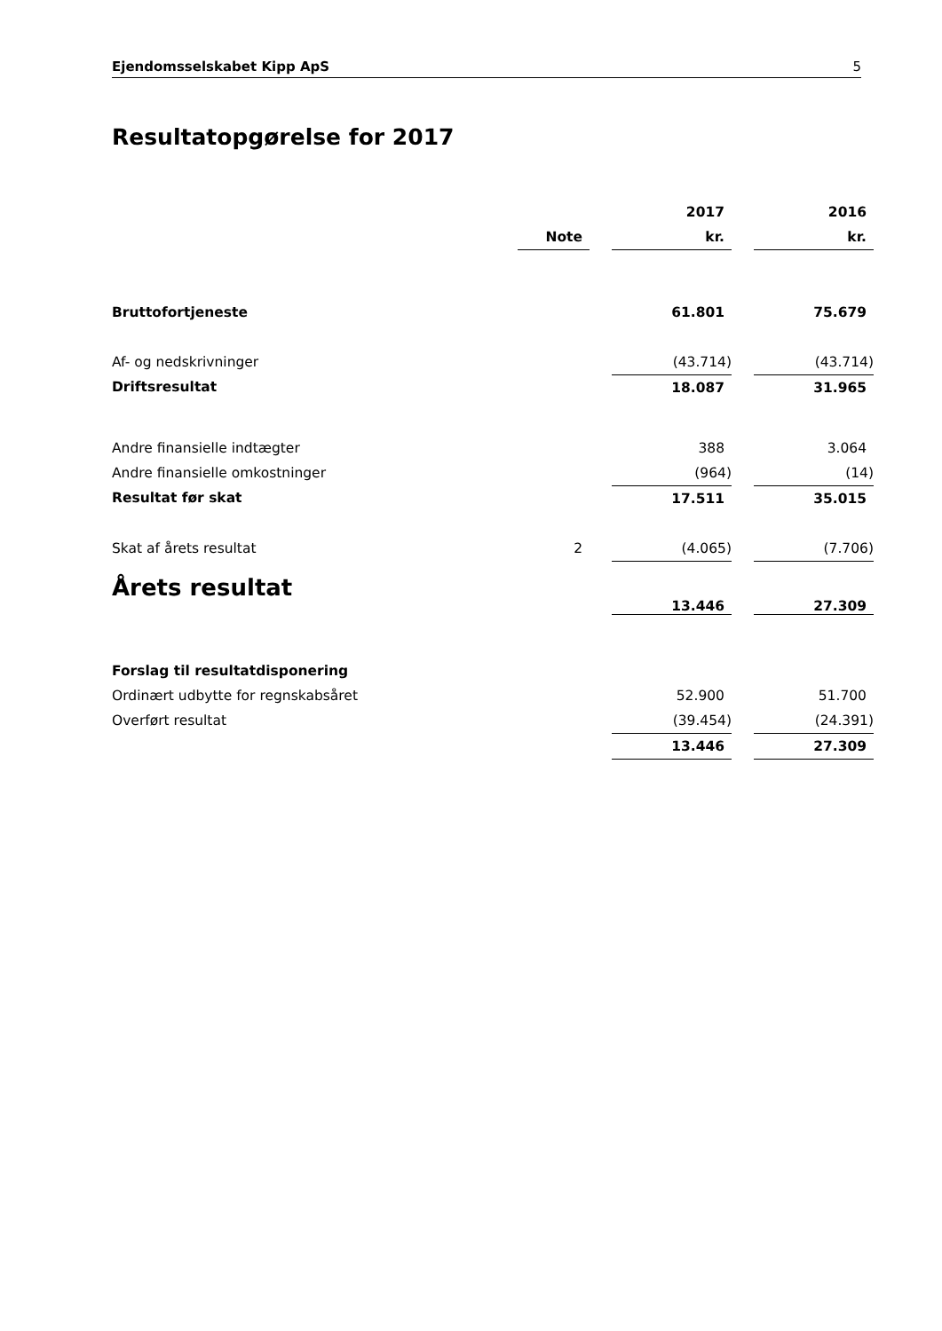Ejendomsselskabet Kipp ApS 5
Resultatopgørelse for 2017
| | | | | 2017 | | 2016 |
| | | Note | | kr. | | kr. |
| Bruttofortjeneste | | | | 61.801 | | 75.679 |
| Af- og nedskrivninger | | | | (43.714) | | (43.714) |
| Driftsresultat | | | | 18.087 | | 31.965 |
| Andre finansielle indtægter | | | | 388 | | 3.064 |
| Andre finansielle omkostninger | | | | (964) | | (14) |
| Resultat før skat | | | | 17.511 | | 35.015 |
| Skat af årets resultat | | 2 | | (4.065) | | (7.706) |
| Årets resultat | | | | 13.446 | | 27.309 |
| Forslag til resultatdisponering | | | | | | |
| Ordinært udbytte for regnskabsåret | | | | 52.900 | | 51.700 |
| Overført resultat | | | | (39.454) | | (24.391) |
| | | | | 13.446 | | 27.309 |